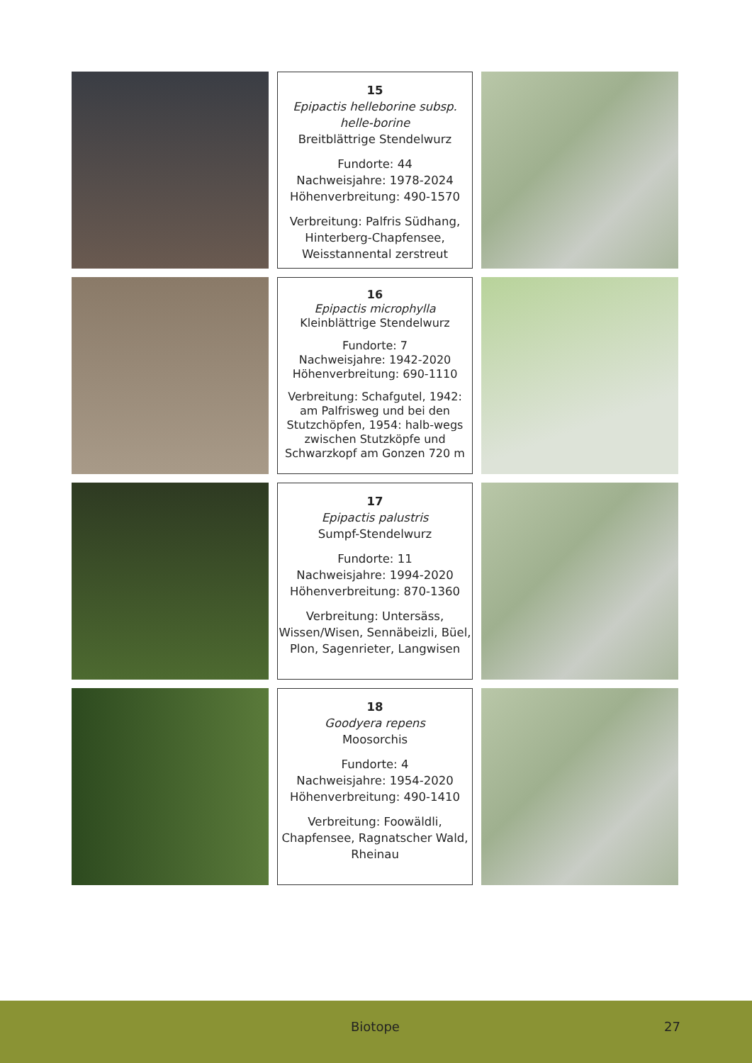15
Epipactis helleborine subsp. helle-borine
Breitblättrige Stendelwurz
Fundorte: 44
Nachweisjahre: 1978-2024
Höhenverbreitung: 490-1570
Verbreitung: Palfris Südhang, Hinterberg-Chapfensee, Weisstannental zerstreut
16
Epipactis microphylla
Kleinblättrige Stendelwurz
Fundorte: 7
Nachweisjahre: 1942-2020
Höhenverbreitung: 690-1110
Verbreitung: Schafgutel, 1942: am Palfrisweg und bei den Stutzchöpfen, 1954: halb-wegs zwischen Stutzköpfe und Schwarzkopf am Gonzen 720 m
17
Epipactis palustris
Sumpf-Stendelwurz
Fundorte: 11
Nachweisjahre: 1994-2020
Höhenverbreitung: 870-1360
Verbreitung: Untersäss, Wissen/Wisen, Sennäbeizli, Büel, Plon, Sagenrieter, Langwisen
18
Goodyera repens
Moosorchis
Fundorte: 4
Nachweisjahre: 1954-2020
Höhenverbreitung: 490-1410
Verbreitung: Foowäldli, Chapfensee, Ragnatscher Wald, Rheinau
Biotope 27